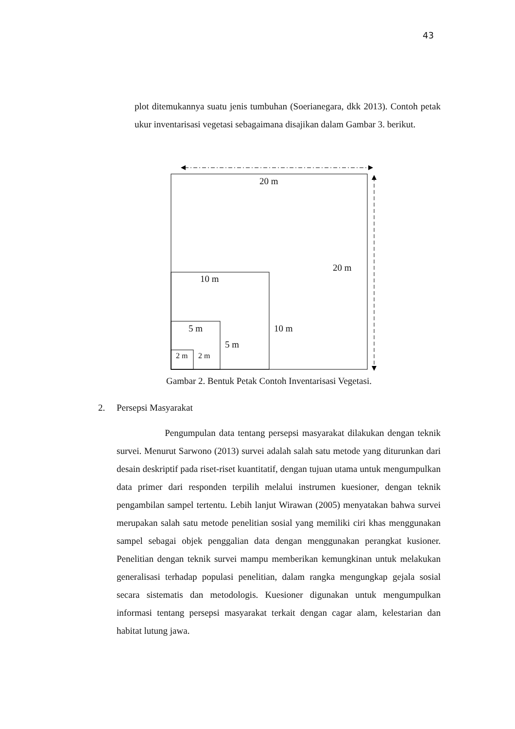43
plot ditemukannya suatu jenis tumbuhan (Soerianegara, dkk 2013). Contoh petak ukur inventarisasi vegetasi sebagaimana disajikan dalam Gambar 3. berikut.
20 m
20 m
10 m
10 m
5 m
5 m
2 m 2 m
Gambar 2. Bentuk Petak Contoh Inventarisasi Vegetasi.
2. Persepsi Masyarakat
Pengumpulan data tentang persepsi masyarakat dilakukan dengan teknik survei. Menurut Sarwono (2013) survei adalah salah satu metode yang diturunkan dari desain deskriptif pada riset-riset kuantitatif, dengan tujuan utama untuk mengumpulkan data primer dari responden terpilih melalui instrumen kuesioner, dengan teknik pengambilan sampel tertentu. Lebih lanjut Wirawan (2005) menyatakan bahwa survei merupakan salah satu metode penelitian sosial yang memiliki ciri khas menggunakan sampel sebagai objek penggalian data dengan menggunakan perangkat kusioner. Penelitian dengan teknik survei mampu memberikan kemungkinan untuk melakukan generalisasi terhadap populasi penelitian, dalam rangka mengungkap gejala sosial secara sistematis dan metodologis. Kuesioner digunakan untuk mengumpulkan informasi tentang persepsi masyarakat terkait dengan cagar alam, kelestarian dan habitat lutung jawa.